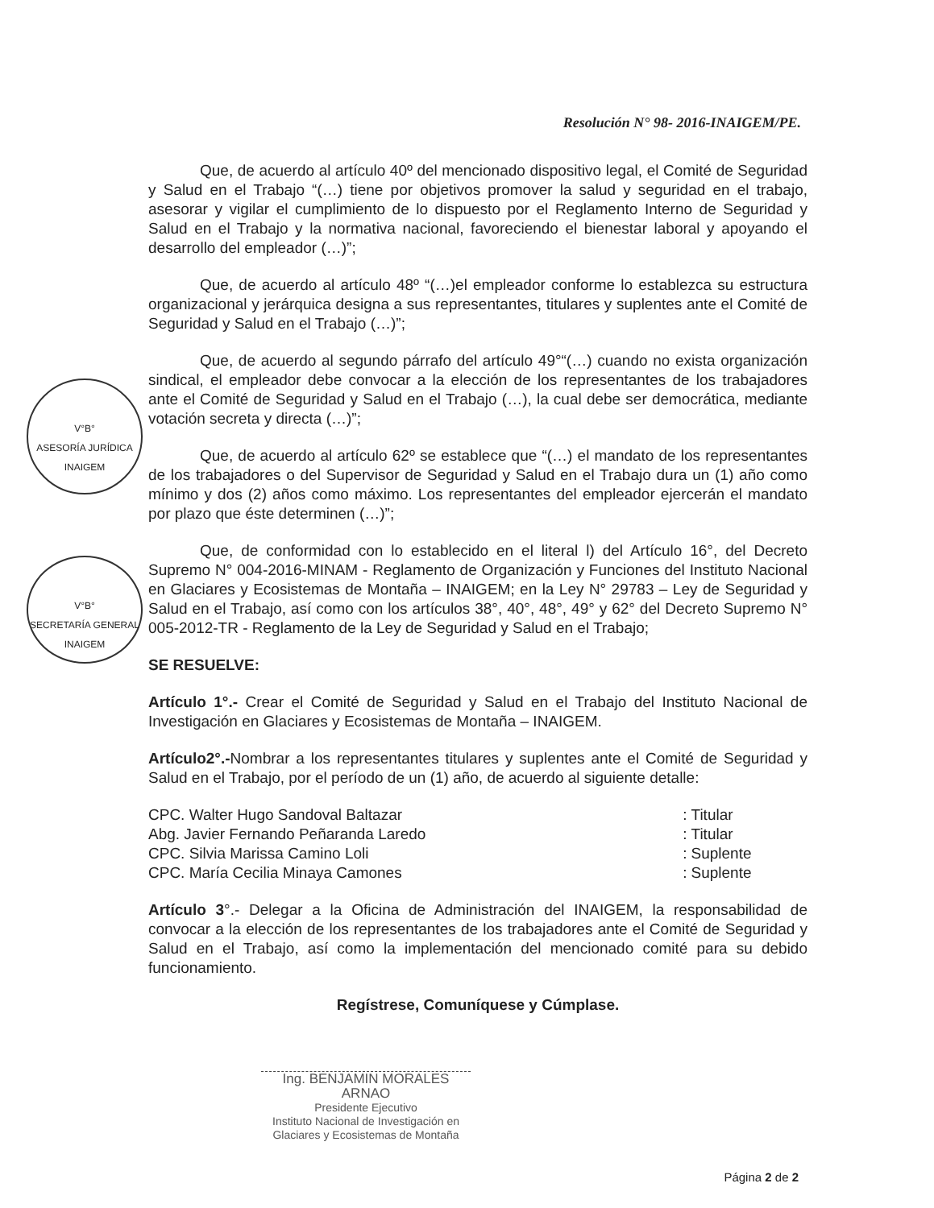Resolución N° 98- 2016-INAIGEM/PE.
V°B°
ASESORÍA JURÍDICA
INAIGEM
V°B°
SECRETARÍA GENERAL
INAIGEM
Que, de acuerdo al artículo 40º del mencionado dispositivo legal, el Comité de Seguridad y Salud en el Trabajo “(…) tiene por objetivos promover la salud y seguridad en el trabajo, asesorar y vigilar el cumplimiento de lo dispuesto por el Reglamento Interno de Seguridad y Salud en el Trabajo y la normativa nacional, favoreciendo el bienestar laboral y apoyando el desarrollo del empleador (…)”;
Que, de acuerdo al artículo 48º “(…)el empleador conforme lo establezca su estructura organizacional y jerárquica designa a sus representantes, titulares y suplentes ante el Comité de Seguridad y Salud en el Trabajo (…)”;
Que, de acuerdo al segundo párrafo del artículo 49°“(…) cuando no exista organización sindical, el empleador debe convocar a la elección de los representantes de los trabajadores ante el Comité de Seguridad y Salud en el Trabajo (…), la cual debe ser democrática, mediante votación secreta y directa (…)”;
Que, de acuerdo al artículo 62º se establece que “(…) el mandato de los representantes de los trabajadores o del Supervisor de Seguridad y Salud en el Trabajo dura un (1) año como mínimo y dos (2) años como máximo. Los representantes del empleador ejercerán el mandato por plazo que éste determinen (…)”;
Que, de conformidad con lo establecido en el literal l) del Artículo 16°, del Decreto Supremo N° 004-2016-MINAM - Reglamento de Organización y Funciones del Instituto Nacional en Glaciares y Ecosistemas de Montaña – INAIGEM; en la Ley N° 29783 – Ley de Seguridad y Salud en el Trabajo, así como con los artículos 38°, 40°, 48°, 49° y 62° del Decreto Supremo N° 005-2012-TR - Reglamento de la Ley de Seguridad y Salud en el Trabajo;
SE RESUELVE:
Artículo 1°.- Crear el Comité de Seguridad y Salud en el Trabajo del Instituto Nacional de Investigación en Glaciares y Ecosistemas de Montaña – INAIGEM.
Artículo2°.-Nombrar a los representantes titulares y suplentes ante el Comité de Seguridad y Salud en el Trabajo, por el período de un (1) año, de acuerdo al siguiente detalle:
| CPC. Walter Hugo Sandoval Baltazar | : | Titular |
| Abg. Javier Fernando Peñaranda Laredo | : | Titular |
| CPC. Silvia Marissa Camino Loli | : | Suplente |
| CPC. María Cecilia Minaya Camones | : | Suplente |
Artículo 3°.- Delegar a la Oficina de Administración del INAIGEM, la responsabilidad de convocar a la elección de los representantes de los trabajadores ante el Comité de Seguridad y Salud en el Trabajo, así como la implementación del mencionado comité para su debido funcionamiento.
Regístrese, Comuníquese y Cúmplase.
Ing. BENJAMIN MORALES ARNAO
Presidente Ejecutivo
Instituto Nacional de Investigación en Glaciares y Ecosistemas de Montaña
Página 2 de 2